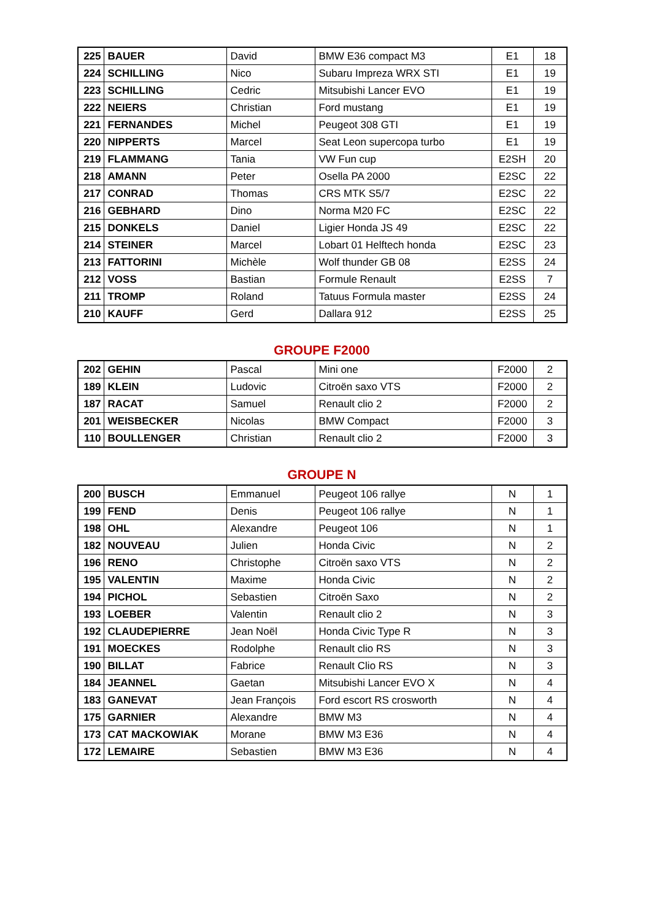| 225 | BAUER | David | BMW E36 compact M3 | E1 | 18 |
| 224 | SCHILLING | Nico | Subaru Impreza WRX STI | E1 | 19 |
| 223 | SCHILLING | Cedric | Mitsubishi Lancer EVO | E1 | 19 |
| 222 | NEIERS | Christian | Ford mustang | E1 | 19 |
| 221 | FERNANDES | Michel | Peugeot 308 GTI | E1 | 19 |
| 220 | NIPPERTS | Marcel | Seat Leon supercopa turbo | E1 | 19 |
| 219 | FLAMMANG | Tania | VW Fun cup | E2SH | 20 |
| 218 | AMANN | Peter | Osella PA 2000 | E2SC | 22 |
| 217 | CONRAD | Thomas | CRS MTK S5/7 | E2SC | 22 |
| 216 | GEBHARD | Dino | Norma M20 FC | E2SC | 22 |
| 215 | DONKELS | Daniel | Ligier Honda JS 49 | E2SC | 22 |
| 214 | STEINER | Marcel | Lobart 01 Helftech honda | E2SC | 23 |
| 213 | FATTORINI | Michèle | Wolf thunder GB 08 | E2SS | 24 |
| 212 | VOSS | Bastian | Formule Renault | E2SS | 7 |
| 211 | TROMP | Roland | Tatuus Formula master | E2SS | 24 |
| 210 | KAUFF | Gerd | Dallara 912 | E2SS | 25 |
GROUPE F2000
| 202 | GEHIN | Pascal | Mini one | F2000 | 2 |
| 189 | KLEIN | Ludovic | Citroën saxo VTS | F2000 | 2 |
| 187 | RACAT | Samuel | Renault clio 2 | F2000 | 2 |
| 201 | WEISBECKER | Nicolas | BMW Compact | F2000 | 3 |
| 110 | BOULLENGER | Christian | Renault clio 2 | F2000 | 3 |
GROUPE N
| 200 | BUSCH | Emmanuel | Peugeot 106 rallye | N | 1 |
| 199 | FEND | Denis | Peugeot 106 rallye | N | 1 |
| 198 | OHL | Alexandre | Peugeot 106 | N | 1 |
| 182 | NOUVEAU | Julien | Honda Civic | N | 2 |
| 196 | RENO | Christophe | Citroën saxo VTS | N | 2 |
| 195 | VALENTIN | Maxime | Honda Civic | N | 2 |
| 194 | PICHOL | Sebastien | Citroën Saxo | N | 2 |
| 193 | LOEBER | Valentin | Renault clio 2 | N | 3 |
| 192 | CLAUDEPIERRE | Jean Noël | Honda Civic Type R | N | 3 |
| 191 | MOECKES | Rodolphe | Renault clio RS | N | 3 |
| 190 | BILLAT | Fabrice | Renault Clio RS | N | 3 |
| 184 | JEANNEL | Gaetan | Mitsubishi Lancer EVO X | N | 4 |
| 183 | GANEVAT | Jean François | Ford escort RS crosworth | N | 4 |
| 175 | GARNIER | Alexandre | BMW M3 | N | 4 |
| 173 | CAT MACKOWIAK | Morane | BMW M3 E36 | N | 4 |
| 172 | LEMAIRE | Sebastien | BMW M3 E36 | N | 4 |